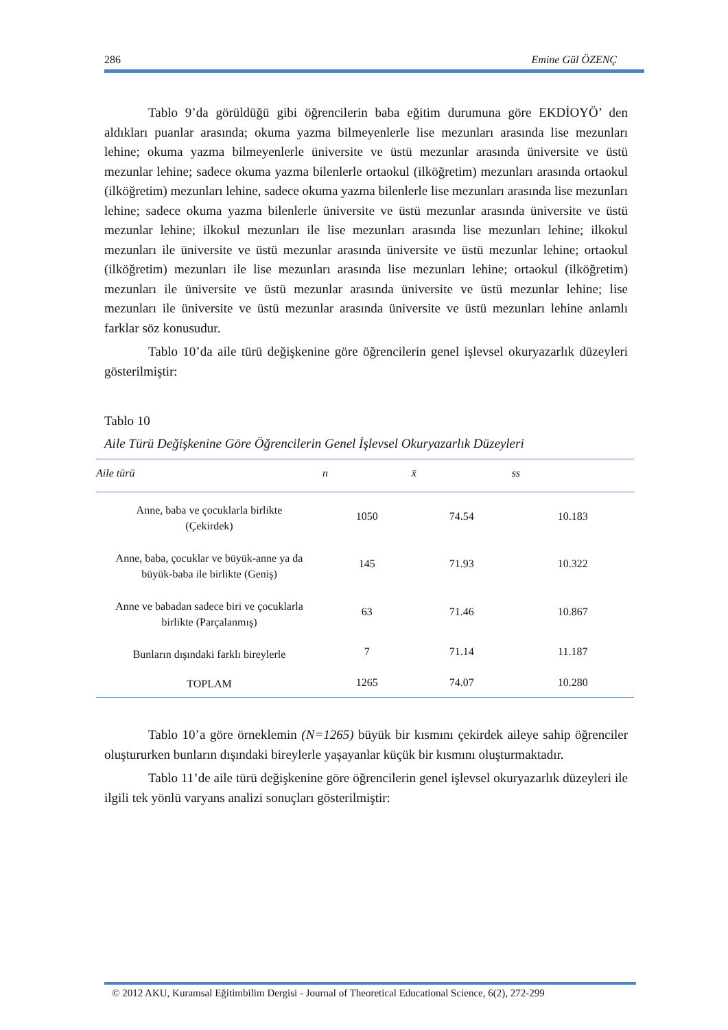286 Emine Gül ÖZENÇ
Tablo 9’da görüldüğü gibi öğrencilerin baba eğitim durumuna göre EKDİOYÖ’ den aldıkları puanlar arasında; okuma yazma bilmeyenlerle lise mezunları arasında lise mezunları lehine; okuma yazma bilmeyenlerle üniversite ve üstü mezunlar arasında üniversite ve üstü mezunlar lehine; sadece okuma yazma bilenlerle ortaokul (ilköğretim) mezunları arasında ortaokul (ilköğretim) mezunları lehine, sadece okuma yazma bilenlerle lise mezunları arasında lise mezunları lehine; sadece okuma yazma bilenlerle üniversite ve üstü mezunlar arasında üniversite ve üstü mezunlar lehine; ilkokul mezunları ile lise mezunları arasında lise mezunları lehine; ilkokul mezunları ile üniversite ve üstü mezunlar arasında üniversite ve üstü mezunlar lehine; ortaokul (ilköğretim) mezunları ile lise mezunları arasında lise mezunları lehine; ortaokul (ilköğretim) mezunları ile üniversite ve üstü mezunlar arasında üniversite ve üstü mezunlar lehine; lise mezunları ile üniversite ve üstü mezunlar arasında üniversite ve üstü mezunları lehine anlamlı farklar söz konusudur.
Tablo 10’da aile türü değişkenine göre öğrencilerin genel işlevsel okuryazarlık düzeyleri gösterilmiştir:
Tablo 10
Aile Türü Değişkenine Göre Öğrencilerin Genel İşlevsel Okuryazarlık Düzeyleri
| Aile türü | n | x̄ | ss |
| --- | --- | --- | --- |
| Anne, baba ve çocuklarla birlikte (Çekirdek) | 1050 | 74.54 | 10.183 |
| Anne, baba, çocuklar ve büyük-anne ya da büyük-baba ile birlikte (Geniş) | 145 | 71.93 | 10.322 |
| Anne ve babadan sadece biri ve çocuklarla birlikte (Parçalanmış) | 63 | 71.46 | 10.867 |
| Bunların dışındaki farklı bireylerle | 7 | 71.14 | 11.187 |
| TOPLAM | 1265 | 74.07 | 10.280 |
Tablo 10’a göre örneklemin (N=1265) büyük bir kısmını çekirdek aileye sahip öğrenciler oluştururken bunların dışındaki bireylerle yaşayanlar küçük bir kısmını oluşturmaktadır.
Tablo 11’de aile türü değişkenine göre öğrencilerin genel işlevsel okuryazarlık düzeyleri ile ilgili tek yönlü varyans analizi sonuçları gösterilmiştir:
© 2012 AKU, Kuramsal Eğitimbilim Dergisi - Journal of Theoretical Educational Science, 6(2), 272-299